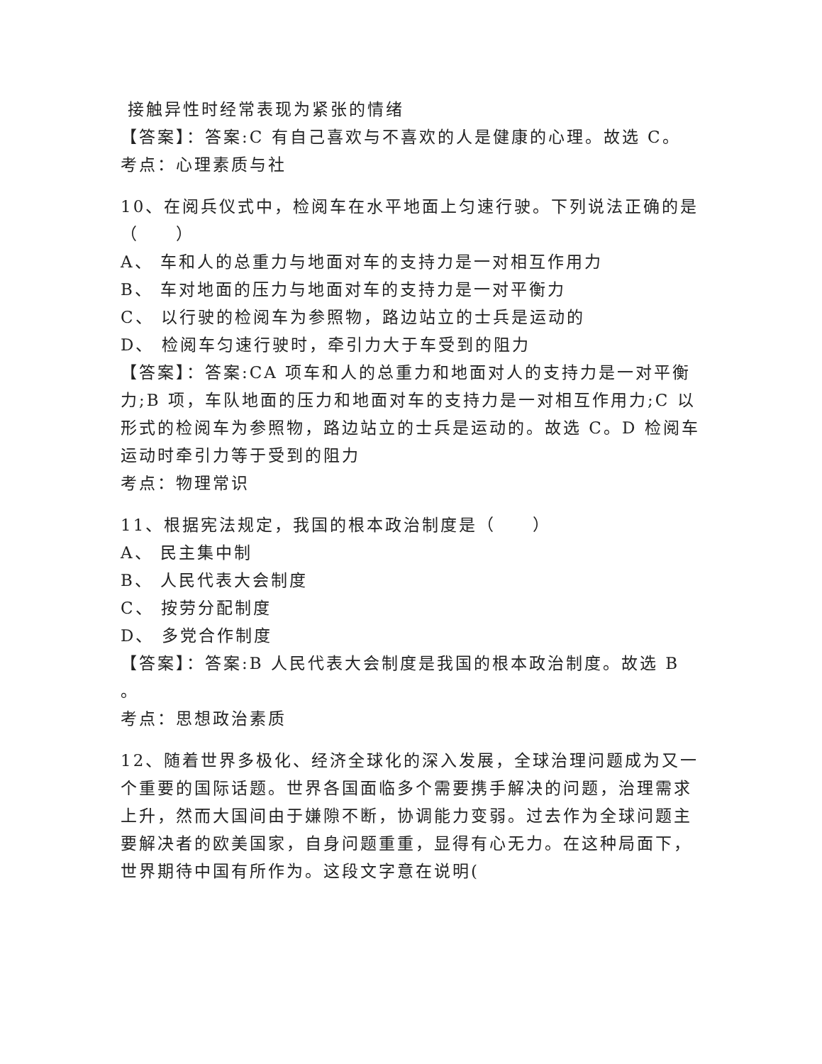接触异性时经常表现为紧张的情绪
【答案】：答案:C 有自己喜欢与不喜欢的人是健康的心理。故选 C。
考点：心理素质与社
10、在阅兵仪式中，检阅车在水平地面上匀速行驶。下列说法正确的是（　　）
A、 车和人的总重力与地面对车的支持力是一对相互作用力
B、 车对地面的压力与地面对车的支持力是一对平衡力
C、 以行驶的检阅车为参照物，路边站立的士兵是运动的
D、 检阅车匀速行驶时，牵引力大于车受到的阻力
【答案】：答案:CA 项车和人的总重力和地面对人的支持力是一对平衡力;B 项，车队地面的压力和地面对车的支持力是一对相互作用力;C 以形式的检阅车为参照物，路边站立的士兵是运动的。故选 C。D 检阅车运动时牵引力等于受到的阻力
考点：物理常识
11、根据宪法规定，我国的根本政治制度是（　　）
A、 民主集中制
B、 人民代表大会制度
C、 按劳分配制度
D、 多党合作制度
【答案】：答案:B 人民代表大会制度是我国的根本政治制度。故选 B
。
考点：思想政治素质
12、随着世界多极化、经济全球化的深入发展，全球治理问题成为又一个重要的国际话题。世界各国面临多个需要携手解决的问题，治理需求上升，然而大国间由于嫌隙不断，协调能力变弱。过去作为全球问题主要解决者的欧美国家，自身问题重重，显得有心无力。在这种局面下，世界期待中国有所作为。这段文字意在说明(